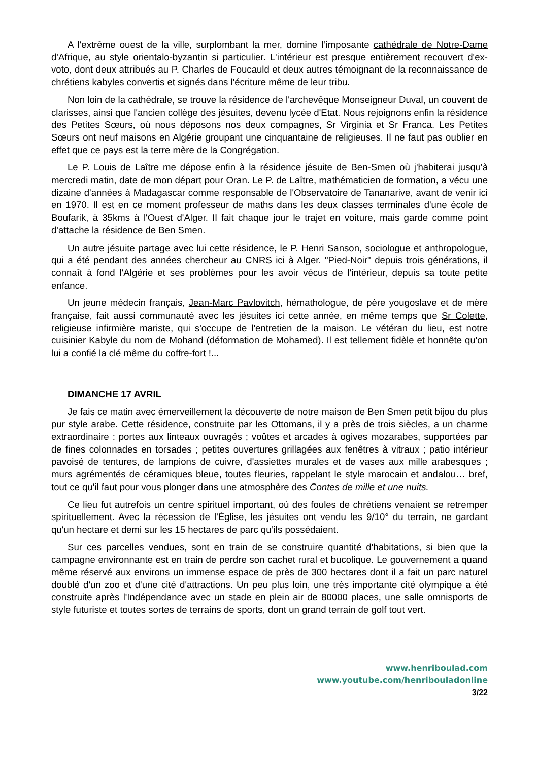A l'extrême ouest de la ville, surplombant la mer, domine l’imposante cathédrale de Notre-Dame d'Afrique, au style orientalo-byzantin si particulier. L'intérieur est presque entièrement recouvert d'ex-voto, dont deux attribués au P. Charles de Foucauld et deux autres témoignant de la reconnaissance de chrétiens kabyles convertis et signés dans l'écriture même de leur tribu.
Non loin de la cathédrale, se trouve la résidence de l'archevêque Monseigneur Duval, un couvent de clarisses, ainsi que l'ancien collège des jésuites, devenu lycée d'Etat. Nous rejoignons enfin la résidence des Petites Sœurs, où nous déposons nos deux compagnes, Sr Virginia et Sr Franca. Les Petites Sœurs ont neuf maisons en Algérie groupant une cinquantaine de religieuses. Il ne faut pas oublier en effet que ce pays est la terre mère de la Congrégation.
Le P. Louis de Laître me dépose enfin à la résidence jésuite de Ben-Smen où j'habiterai jusqu'à mercredi matin, date de mon départ pour Oran. Le P. de Laître, mathématicien de formation, a vécu une dizaine d'années à Madagascar comme responsable de l'Observatoire de Tananarive, avant de venir ici en 1970. Il est en ce moment professeur de maths dans les deux classes terminales d'une école de Boufarik, à 35kms à l'Ouest d'Alger. Il fait chaque jour le trajet en voiture, mais garde comme point d'attache la résidence de Ben Smen.
Un autre jésuite partage avec lui cette résidence, le P. Henri Sanson, sociologue et anthropologue, qui a été pendant des années chercheur au CNRS ici à Alger. "Pied-Noir" depuis trois générations, il connaît à fond l'Algérie et ses problèmes pour les avoir vécus de l'intérieur, depuis sa toute petite enfance.
Un jeune médecin français, Jean-Marc Pavlovitch, hémathologue, de père yougoslave et de mère française, fait aussi communauté avec les jésuites ici cette année, en même temps que Sr Colette, religieuse infirmière mariste, qui s'occupe de l'entretien de la maison. Le vétéran du lieu, est notre cuisinier Kabyle du nom de Mohand (déformation de Mohamed). Il est tellement fidèle et honnête qu'on lui a confié la clé même du coffre-fort !...
DIMANCHE 17 AVRIL
Je fais ce matin avec émerveillement la découverte de notre maison de Ben Smen petit bijou du plus pur style arabe. Cette résidence, construite par les Ottomans, il y a près de trois siècles, a un charme extraordinaire : portes aux linteaux ouvragés ; voûtes et arcades à ogives mozarabes, supportées par de fines colonnades en torsades ; petites ouvertures grillagées aux fenêtres à vitraux ; patio intérieur pavoisé de tentures, de lampions de cuivre, d'assiettes murales et de vases aux mille arabesques ; murs agrémentés de céramiques bleue, toutes fleuries, rappelant le style marocain et andalou… bref, tout ce qu'il faut pour vous plonger dans une atmosphère des Contes de mille et une nuits.
Ce lieu fut autrefois un centre spirituel important, où des foules de chrétiens venaient se retremper spirituellement. Avec la récession de l'Église, les jésuites ont vendu les 9/10° du terrain, ne gardant qu'un hectare et demi sur les 15 hectares de parc qu’ils possédaient.
Sur ces parcelles vendues, sont en train de se construire quantité d'habitations, si bien que la campagne environnante est en train de perdre son cachet rural et bucolique. Le gouvernement a quand même réservé aux environs un immense espace de près de 300 hectares dont il a fait un parc naturel doublé d'un zoo et d'une cité d'attractions. Un peu plus loin, une très importante cité olympique a été construite après l'Indépendance avec un stade en plein air de 80000 places, une salle omnisports de style futuriste et toutes sortes de terrains de sports, dont un grand terrain de golf tout vert.
www.henriboulad.com
www.youtube.com/henribouladonline
3/22